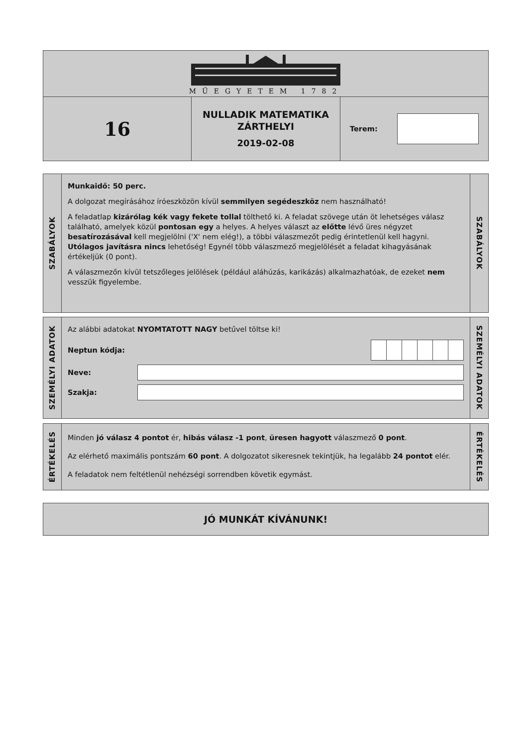MŰEGYETEM 1782
16
NULLADIK MATEMATIKA
ZÁRTHELYI
2019-02-08
Terem:
SZABÁLYOK
Munkaidő: 50 perc.
A dolgozat megírásához íróeszközön kívül semmilyen segédeszköz nem használható!
A feladatlap kizárólag kék vagy fekete tollal tölthető ki. A feladat szövege után öt lehetséges válasz található, amelyek közül pontosan egy a helyes. A helyes választ az előtte lévő üres négyzet besatírozásával kell megjelölni ('X' nem elég!), a többi válaszmezőt pedig érintetlenül kell hagyni. Utólagos javításra nincs lehetőség! Egynél több válaszmező megjelölését a feladat kihagyásának értékeljük (0 pont).
A válaszmezőn kívül tetszőleges jelölések (például aláhúzás, karikázás) alkalmazhatóak, de ezeket nem vesszük figyelembe.
SZABÁLYOK
SZEMÉLYI ADATOK
Az alábbi adatokat NYOMTATOTT NAGY betűvel töltse ki!
Neptun kódja:
Neve:
Szakja:
SZEMÉLYI ADATOK
ÉRTÉKELÉS
Minden jó válasz 4 pontot ér, hibás válasz -1 pont, üresen hagyott válaszmező 0 pont.
Az elérhető maximális pontszám 60 pont. A dolgozatot sikeresnek tekintjük, ha legalább 24 pontot elér.
A feladatok nem feltétlenül nehézségi sorrendben követik egymást.
ÉRTÉKELÉS
JÓ MUNKÁT KÍVÁNUNK!